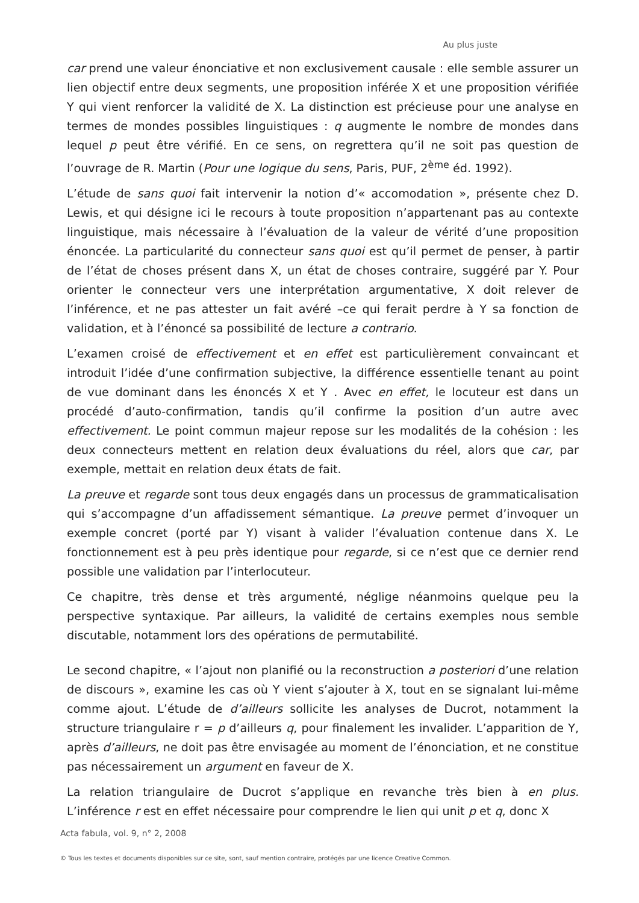Au plus juste
car prend une valeur énonciative et non exclusivement causale : elle semble assurer un lien objectif entre deux segments, une proposition inférée X et une proposition vérifiée Y qui vient renforcer la validité de X. La distinction est précieuse pour une analyse en termes de mondes possibles linguistiques : q augmente le nombre de mondes dans lequel p peut être vérifié. En ce sens, on regrettera qu’il ne soit pas question de l’ouvrage de R. Martin (Pour une logique du sens, Paris, PUF, 2<sup>ème</sup> éd. 1992).
L’étude de sans quoi fait intervenir la notion d’« accomodation », présente chez D. Lewis, et qui désigne ici le recours à toute proposition n’appartenant pas au contexte linguistique, mais nécessaire à l’évaluation de la valeur de vérité d’une proposition énoncée. La particularité du connecteur sans quoi est qu’il permet de penser, à partir de l’état de choses présent dans X, un état de choses contraire, suggéré par Y. Pour orienter le connecteur vers une interprétation argumentative, X doit relever de l’inférence, et ne pas attester un fait avéré –ce qui ferait perdre à Y sa fonction de validation, et à l’énoncé sa possibilité de lecture a contrario.
L’examen croisé de effectivement et en effet est particulièrement convaincant et introduit l’idée d’une confirmation subjective, la différence essentielle tenant au point de vue dominant dans les énoncés X et Y . Avec en effet, le locuteur est dans un procédé d’auto-confirmation, tandis qu’il confirme la position d’un autre avec effectivement. Le point commun majeur repose sur les modalités de la cohésion : les deux connecteurs mettent en relation deux évaluations du réel, alors que car, par exemple, mettait en relation deux états de fait.
La preuve et regarde sont tous deux engagés dans un processus de grammaticalisation qui s’accompagne d’un affadissement sémantique. La preuve permet d’invoquer un exemple concret (porté par Y) visant à valider l’évaluation contenue dans X. Le fonctionnement est à peu près identique pour regarde, si ce n’est que ce dernier rend possible une validation par l’interlocuteur.
Ce chapitre, très dense et très argumenté, néglige néanmoins quelque peu la perspective syntaxique. Par ailleurs, la validité de certains exemples nous semble discutable, notamment lors des opérations de permutabilité.
Le second chapitre, « l’ajout non planifié ou la reconstruction a posteriori d’une relation de discours », examine les cas où Y vient s’ajouter à X, tout en se signalant lui-même comme ajout. L’étude de d’ailleurs sollicite les analyses de Ducrot, notamment la structure triangulaire r = p d’ailleurs q, pour finalement les invalider. L’apparition de Y, après d’ailleurs, ne doit pas être envisagée au moment de l’énonciation, et ne constitue pas nécessairement un argument en faveur de X.
La relation triangulaire de Ducrot s’applique en revanche très bien à en plus. L’inférence r est en effet nécessaire pour comprendre le lien qui unit p et q, donc X
Acta fabula, vol. 9, n° 2, 2008
© Tous les textes et documents disponibles sur ce site, sont, sauf mention contraire, protégés par une licence Creative Common.